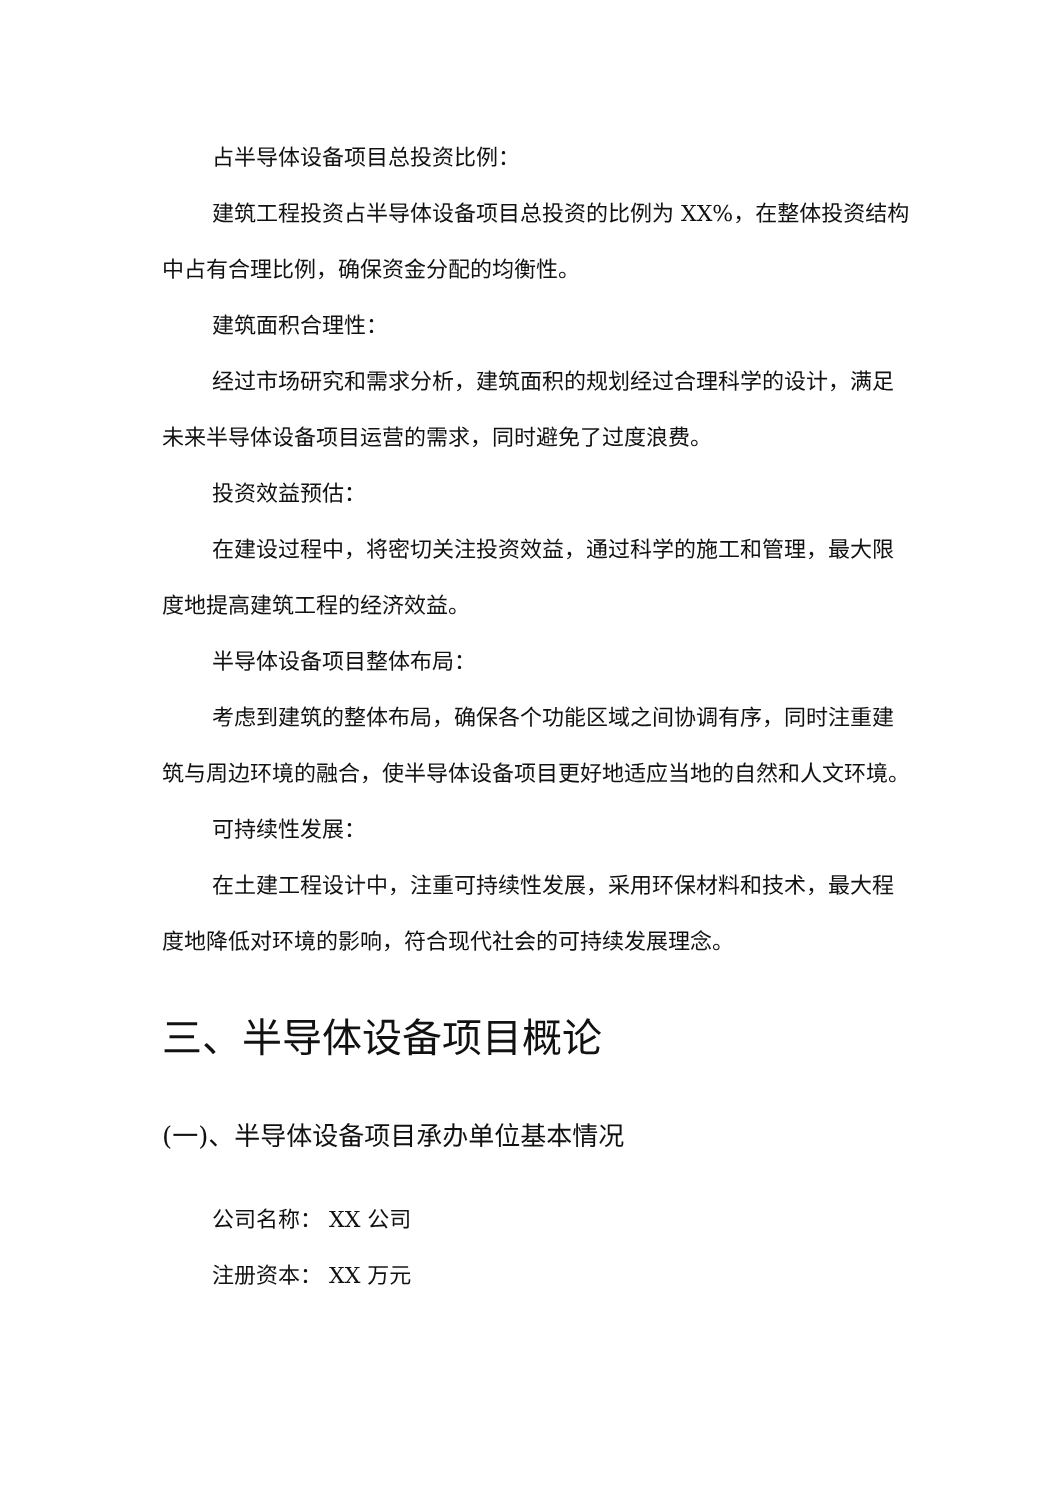占半导体设备项目总投资比例：
建筑工程投资占半导体设备项目总投资的比例为 XX%，在整体投资结构中占有合理比例，确保资金分配的均衡性。
建筑面积合理性：
经过市场研究和需求分析，建筑面积的规划经过合理科学的设计，满足未来半导体设备项目运营的需求，同时避免了过度浪费。
投资效益预估：
在建设过程中，将密切关注投资效益，通过科学的施工和管理，最大限度地提高建筑工程的经济效益。
半导体设备项目整体布局：
考虑到建筑的整体布局，确保各个功能区域之间协调有序，同时注重建筑与周边环境的融合，使半导体设备项目更好地适应当地的自然和人文环境。
可持续性发展：
在土建工程设计中，注重可持续性发展，采用环保材料和技术，最大程度地降低对环境的影响，符合现代社会的可持续发展理念。
三、半导体设备项目概论
(一)、半导体设备项目承办单位基本情况
公司名称： XX 公司
注册资本： XX 万元